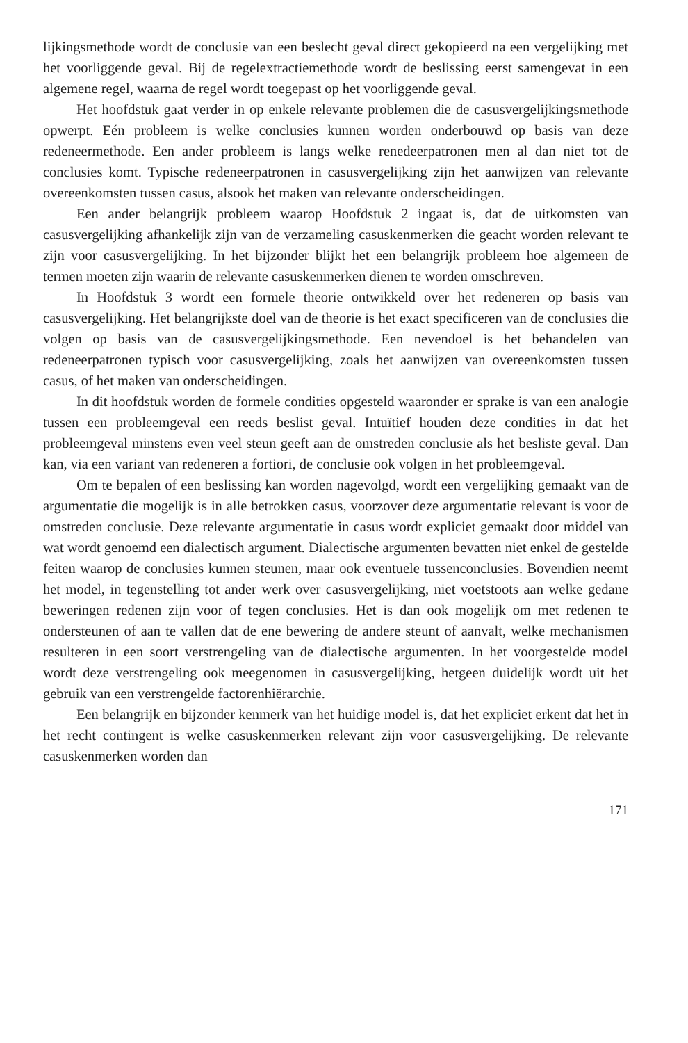lijkingsmethode wordt de conclusie van een beslecht geval direct gekopieerd na een vergelijking met het voorliggende geval. Bij de regelextractiemethode wordt de beslissing eerst samengevat in een algemene regel, waarna de regel wordt toegepast op het voorliggende geval.
Het hoofdstuk gaat verder in op enkele relevante problemen die de casusvergelijkingsmethode opwerpt. Eén probleem is welke conclusies kunnen worden onderbouwd op basis van deze redeneermethode. Een ander probleem is langs welke renedeerpatronen men al dan niet tot de conclusies komt. Typische redeneerpatronen in casusvergelijking zijn het aanwijzen van relevante overeenkomsten tussen casus, alsook het maken van relevante onderscheidingen.
Een ander belangrijk probleem waarop Hoofdstuk 2 ingaat is, dat de uitkomsten van casusvergelijking afhankelijk zijn van de verzameling casuskenmerken die geacht worden relevant te zijn voor casusvergelijking. In het bijzonder blijkt het een belangrijk probleem hoe algemeen de termen moeten zijn waarin de relevante casuskenmerken dienen te worden omschreven.
In Hoofdstuk 3 wordt een formele theorie ontwikkeld over het redeneren op basis van casusvergelijking. Het belangrijkste doel van de theorie is het exact specificeren van de conclusies die volgen op basis van de casusvergelijkingsmethode. Een nevendoel is het behandelen van redeneerpatronen typisch voor casusvergelijking, zoals het aanwijzen van overeenkomsten tussen casus, of het maken van onderscheidingen.
In dit hoofdstuk worden de formele condities opgesteld waaronder er sprake is van een analogie tussen een probleemgeval een reeds beslist geval. Intuïtief houden deze condities in dat het probleemgeval minstens even veel steun geeft aan de omstreden conclusie als het besliste geval. Dan kan, via een variant van redeneren a fortiori, de conclusie ook volgen in het probleemgeval.
Om te bepalen of een beslissing kan worden nagevolgd, wordt een vergelijking gemaakt van de argumentatie die mogelijk is in alle betrokken casus, voorzover deze argumentatie relevant is voor de omstreden conclusie. Deze relevante argumentatie in casus wordt expliciet gemaakt door middel van wat wordt genoemd een dialectisch argument. Dialectische argumenten bevatten niet enkel de gestelde feiten waarop de conclusies kunnen steunen, maar ook eventuele tussenconclusies. Bovendien neemt het model, in tegenstelling tot ander werk over casusvergelijking, niet voetstoots aan welke gedane beweringen redenen zijn voor of tegen conclusies. Het is dan ook mogelijk om met redenen te ondersteunen of aan te vallen dat de ene bewering de andere steunt of aanvalt, welke mechanismen resulteren in een soort verstrengeling van de dialectische argumenten. In het voorgestelde model wordt deze verstrengeling ook meegenomen in casusvergelijking, hetgeen duidelijk wordt uit het gebruik van een verstrengelde factorenhiërarchie.
Een belangrijk en bijzonder kenmerk van het huidige model is, dat het expliciet erkent dat het in het recht contingent is welke casuskenmerken relevant zijn voor casusvergelijking. De relevante casuskenmerken worden dan
171